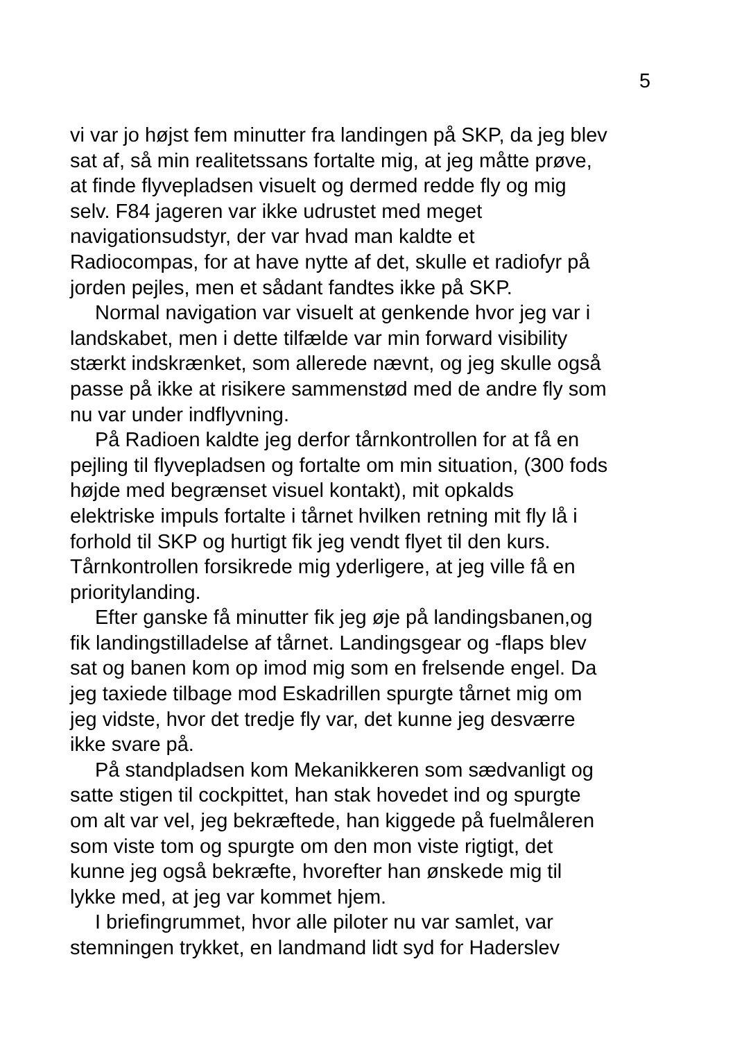5
vi var jo højst fem minutter fra landingen på SKP, da jeg blev
sat af, så min realitetssans fortalte mig, at jeg måtte prøve,
at finde flyvepladsen visuelt og dermed redde fly og mig
selv. F84 jageren var ikke udrustet med meget
navigationsudstyr, der var hvad man kaldte et
Radiocompas, for at have nytte af det, skulle et radiofyr på
jorden pejles, men et sådant fandtes ikke på SKP.
Normal navigation var visuelt at genkende hvor jeg var i
landskabet, men i dette tilfælde var min forward visibility
stærkt indskrænket, som allerede nævnt, og jeg skulle også
passe på ikke at risikere sammenstød med de andre fly som
nu var under indflyvning.
På Radioen kaldte jeg derfor tårnkontrollen for at få en
pejling til flyvepladsen og fortalte om min situation, (300 fods
højde med begrænset visuel kontakt), mit opkalds
elektriske impuls fortalte i tårnet hvilken retning mit fly lå i
forhold til SKP og hurtigt fik jeg vendt flyet til den kurs.
Tårnkontrollen forsikrede mig yderligere, at jeg ville få en
prioritylanding.
Efter ganske få minutter fik jeg øje på landingsbanen,og
fik landingstilladelse af tårnet. Landingsgear og -flaps blev
sat og banen kom op imod mig som en frelsende engel. Da
jeg taxiede tilbage mod Eskadrillen spurgte tårnet mig om
jeg vidste, hvor det tredje fly var, det kunne jeg desværre
ikke svare på.
På standpladsen kom Mekanikkeren som sædvanligt og
satte stigen til cockpittet, han stak hovedet ind og spurgte
om alt var vel, jeg bekræftede, han kiggede på fuelmåleren
som viste tom og spurgte om den mon viste rigtigt, det
kunne jeg også bekræfte, hvorefter han ønskede mig til
lykke med, at jeg var kommet hjem.
I briefingrummet, hvor alle piloter nu var samlet, var
stemningen trykket, en landmand lidt syd for Haderslev